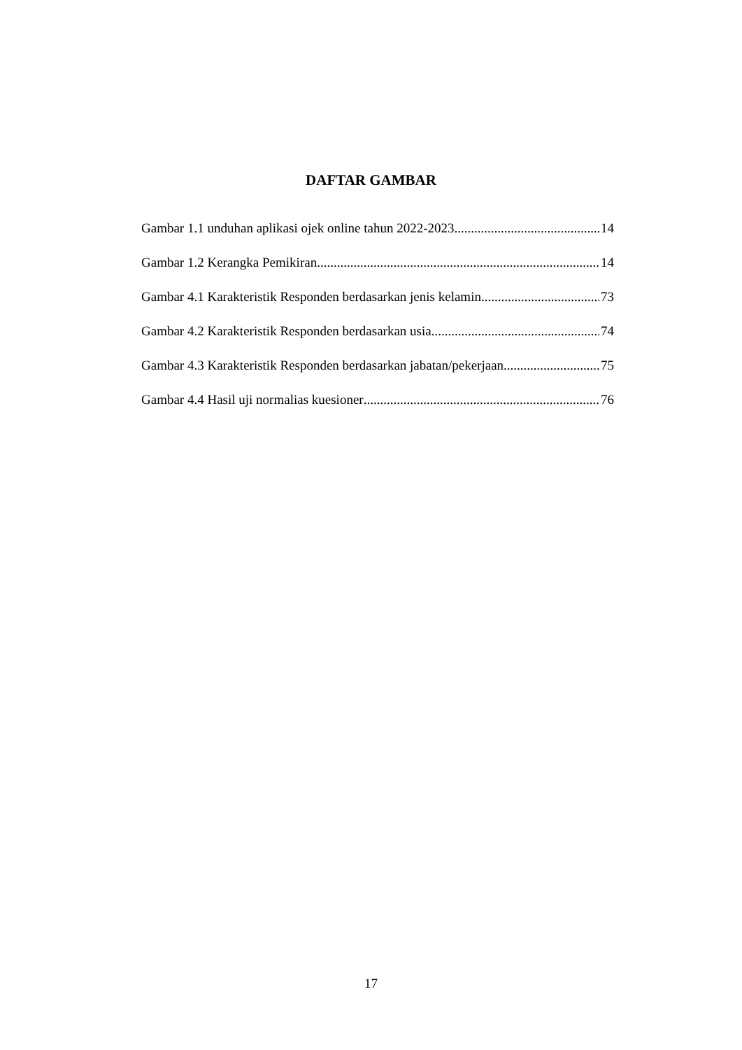DAFTAR GAMBAR
Gambar 1.1 unduhan aplikasi ojek online tahun 2022-2023 14
Gambar 1.2 Kerangka Pemikiran 14
Gambar 4.1 Karakteristik Responden berdasarkan jenis kelamin 73
Gambar 4.2 Karakteristik Responden berdasarkan usia 74
Gambar 4.3 Karakteristik Responden berdasarkan jabatan/pekerjaan 75
Gambar 4.4 Hasil uji normalias kuesioner 76
17